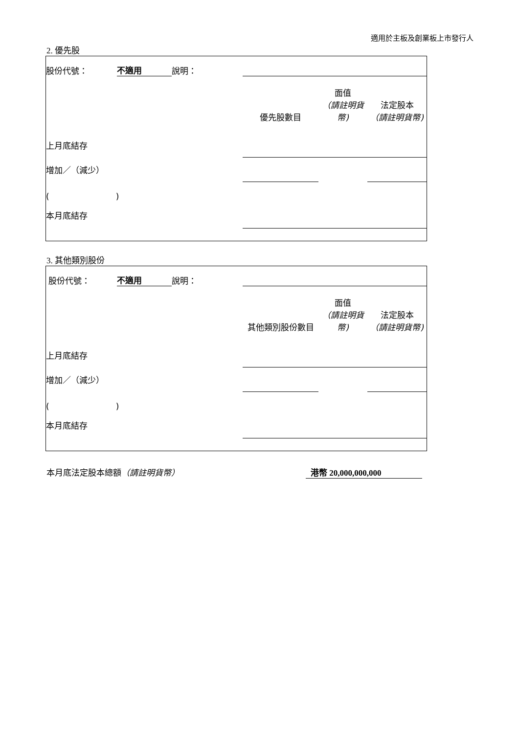適用於主板及創業板上市發行人
2. 優先股
| 股份代號： | 不適用 | 說明： | | | |
| | | | 優先股數目 | 面值 （請註明貨幣) | 法定股本 （請註明貨幣) |
| 上月底結存 | | | | | |
| 增加／（減少） | | | | | |
| ( ) | | | | | |
| 本月底結存 | | | | | |
3. 其他類別股份
| 股份代號： | 不適用 | 說明： | | | |
| | | | 其他類別股份數目 | 面值 （請註明貨幣) | 法定股本 （請註明貨幣) |
| 上月底結存 | | | | | |
| 增加／（減少） | | | | | |
| ( ) | | | | | |
| 本月底結存 | | | | | |
本月底法定股本總額（請註明貨幣） 港幣 20,000,000,000